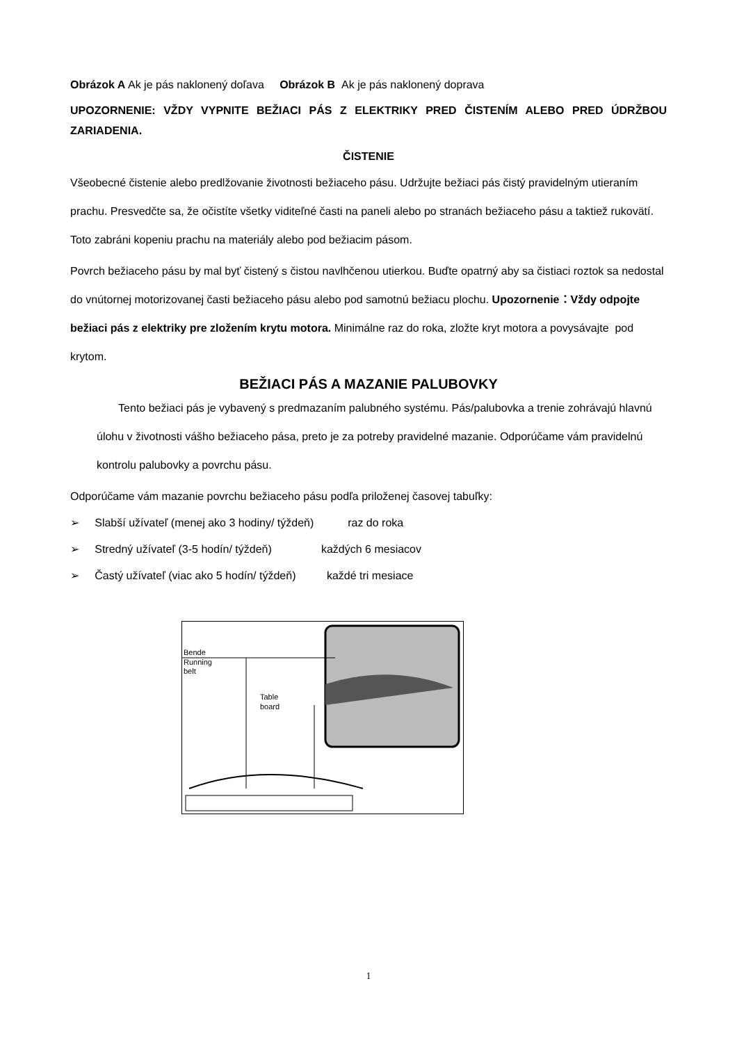Obrázok A Ak je pás naklonený doľava Obrázok B Ak je pás naklonený doprava
UPOZORNENIE: VŽDY VYPNITE BEŽIACI PÁS Z ELEKTRIKY PRED ČISTENÍM ALEBO PRED ÚDRŽBOU ZARIADENIA.
ČISTENIE
Všeobecné čistenie alebo predlžovanie životnosti bežiaceho pásu. Udržujte bežiaci pás čistý pravidelným utieraním prachu. Presvedčte sa, že očistíte všetky viditeľné časti na paneli alebo po stranách bežiaceho pásu a taktiež rukovätí. Toto zabráni kopeniu prachu na materiály alebo pod bežiacim pásom.
Povrch bežiaceho pásu by mal byť čistený s čistou navlhčenou utierkou. Buďte opatrný aby sa čistiaci roztok sa nedostal do vnútornej motorizovanej časti bežiaceho pásu alebo pod samotnú bežiacu plochu. Upozornenie：Vždy odpojte bežiaci pás z elektriky pre zložením krytu motora. Minimálne raz do roka, zložte kryt motora a povysávajte pod krytom.
BEŽIACI PÁS A MAZANIE PALUBOVKY
Tento bežiaci pás je vybavený s predmazaním palubného systému. Pás/palubovka a trenie zohrávajú hlavnú úlohu v životnosti vášho bežiaceho pása, preto je za potreby pravidelné mazanie. Odporúčame vám pravidelnú kontrolu palubovky a povrchu pásu.
Odporúčame vám mazanie povrchu bežiaceho pásu podľa priloženej časovej tabuľky:
➢ Slabší užívateľ (menej ako 3 hodiny/ týždeň) raz do roka
➢ Stredný užívateľ (3-5 hodín/ týždeň) každých 6 mesiacov
➢ Častý užívateľ (viac ako 5 hodín/ týždeň) každé tri mesiace
Bende
Running
belt
Table
board
1